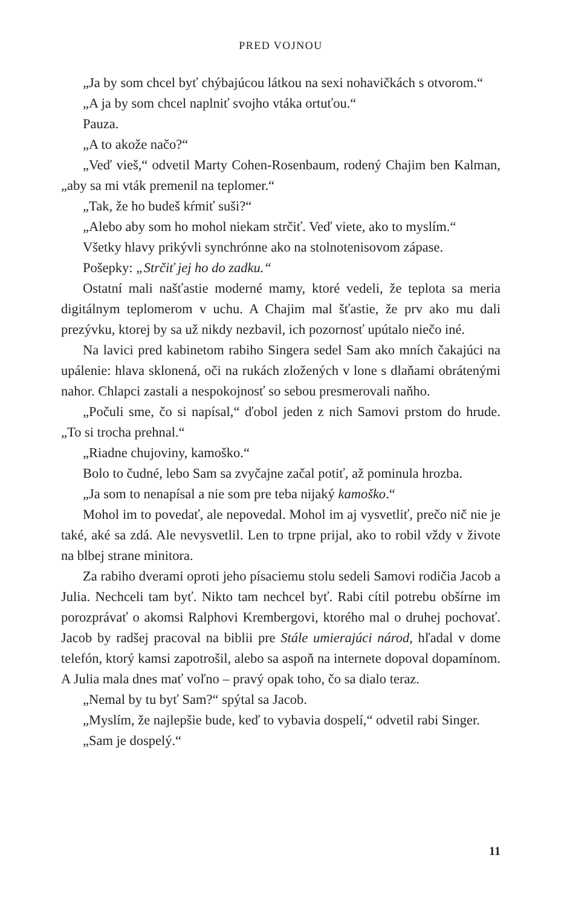PRED VOJNOU
„Ja by som chcel byť chýbajúcou látkou na sexi nohavičkách s otvorom.“
„A ja by som chcel naplniť svojho vtáka ortuťou.“
Pauza.
„A to akože načo?“
„Veď vieš,“ odvetil Marty Cohen-Rosenbaum, rodený Chajim ben Kalman, „aby sa mi vták premenil na teplomer.“
„Tak, že ho budeš kŕmiť suši?“
„Alebo aby som ho mohol niekam strčiť. Veď viete, ako to myslím.“
Všetky hlavy prikývli synchrónne ako na stolnotenisovom zápase.
Pošepky: „Strčiť jej ho do zadku.“
Ostatní mali našťastie moderné mamy, ktoré vedeli, že teplota sa meria digitálnym teplomerom v uchu. A Chajim mal šťastie, že prv ako mu dali prezývku, ktorej by sa už nikdy nezbavil, ich pozornosť upútalo niečo iné.
Na lavici pred kabinetom rabiho Singera sedel Sam ako mních čakajúci na upálenie: hlava sklonená, oči na rukách zložených v lone s dlaňami obrátenými nahor. Chlapci zastali a nespokojnosť so sebou presmerovali naňho.
„Počuli sme, čo si napísal,“ ďobol jeden z nich Samovi prstom do hrude. „To si trocha prehnal.“
„Riadne chujoviny, kamoško.“
Bolo to čudné, lebo Sam sa zvyčajne začal potiť, až pominula hrozba.
„Ja som to nenapísal a nie som pre teba nijaký kamoško.“
Mohol im to povedať, ale nepovedal. Mohol im aj vysvetliť, prečo nič nie je také, aké sa zdá. Ale nevysvetlil. Len to trpne prijal, ako to robil vždy v živote na blbej strane minitora.
Za rabiho dverami oproti jeho písaciemu stolu sedeli Samovi rodičia Jacob a Julia. Nechceli tam byť. Nikto tam nechcel byť. Rabi cítil potrebu obšírne im porozprávať o akomsi Ralphovi Krembergovi, ktorého mal o druhej pochovať. Jacob by radšej pracoval na biblii pre Stále umierajúci národ, hľadal v dome telefón, ktorý kamsi zapotrošil, alebo sa aspoň na internete dopoval dopamínom. A Julia mala dnes mať voľno – pravý opak toho, čo sa dialo teraz.
„Nemal by tu byť Sam?“ spýtal sa Jacob.
„Myslím, že najlepšie bude, keď to vybavia dospelí,“ odvetil rabi Singer.
„Sam je dospelý.“
11